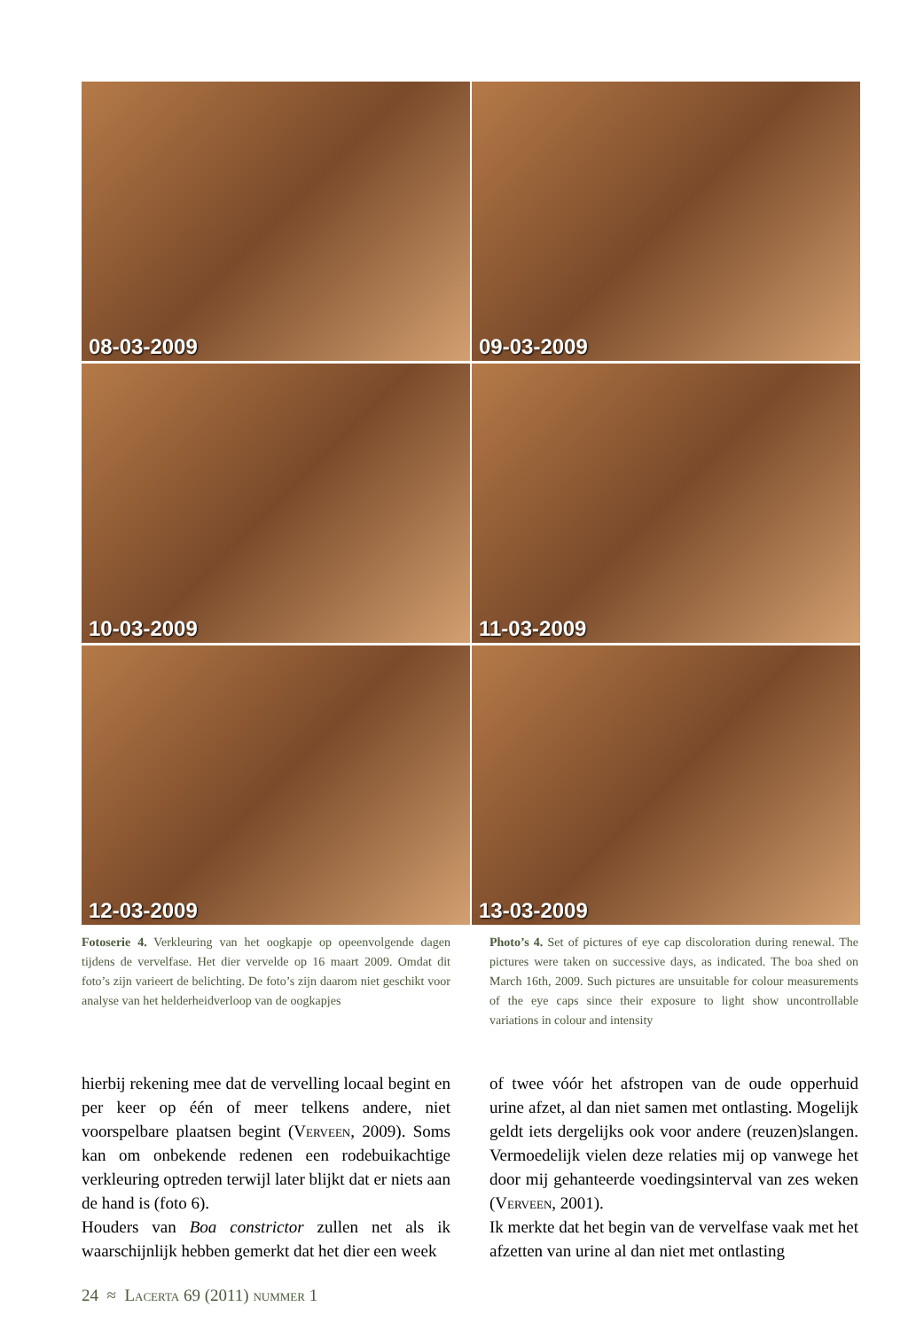08-03-2009
09-03-2009
10-03-2009
11-03-2009
12-03-2009
13-03-2009
Fotoserie 4. Verkleuring van het oogkapje op opeenvolgende dagen tijdens de vervelfase. Het dier vervelde op 16 maart 2009. Omdat dit foto’s zijn varieert de belichting. De foto’s zijn daarom niet geschikt voor analyse van het helderheidverloop van de oogkapjes
Photo’s 4. Set of pictures of eye cap discoloration during renewal. The pictures were taken on successive days, as indicated. The boa shed on March 16th, 2009. Such pictures are unsuitable for colour measurements of the eye caps since their exposure to light show uncontrollable variations in colour and intensity
hierbij rekening mee dat de vervelling locaal begint en per keer op één of meer telkens andere, niet voorspelbare plaatsen begint (Verveen, 2009). Soms kan om onbekende redenen een rodebuikachtige verkleuring optreden terwijl later blijkt dat er niets aan de hand is (foto 6).
Houders van Boa constrictor zullen net als ik waarschijnlijk hebben gemerkt dat het dier een week
of twee vóór het afstropen van de oude opperhuid urine afzet, al dan niet samen met ontlasting. Mogelijk geldt iets dergelijks ook voor andere (reuzen)slangen. Vermoedelijk vielen deze relaties mij op vanwege het door mij gehanteerde voedingsinterval van zes weken (Verveen, 2001).
Ik merkte dat het begin van de vervelfase vaak met het afzetten van urine al dan niet met ontlasting
24 ≈ Lacerta 69 (2011) nummer 1